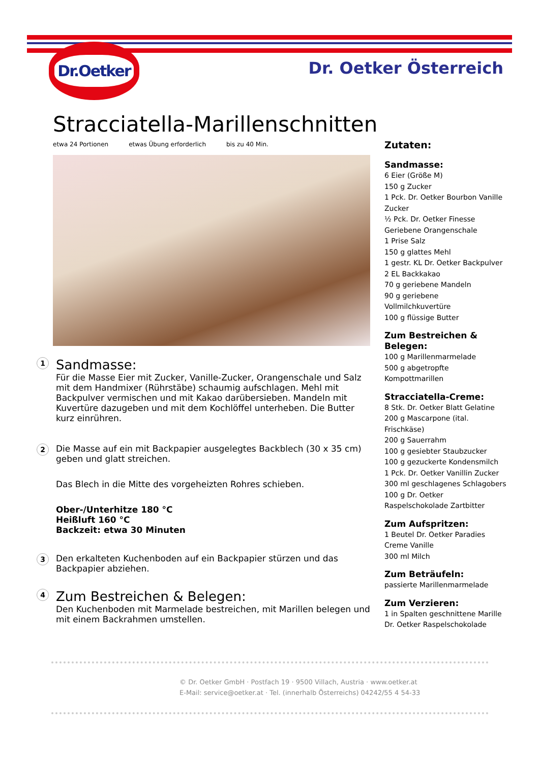Dr.Oetker
Dr. Oetker Österreich
Stracciatella-Marillenschnitten
etwa 24 Portionen etwas Übung erforderlich bis zu 40 Min.
1
Sandmasse:
Für die Masse Eier mit Zucker, Vanille-Zucker, Orangenschale und Salz mit dem Handmixer (Rührstäbe) schaumig aufschlagen. Mehl mit Backpulver vermischen und mit Kakao darübersieben. Mandeln mit Kuvertüre dazugeben und mit dem Kochlöffel unterheben. Die Butter kurz einrühren.
2
Die Masse auf ein mit Backpapier ausgelegtes Backblech (30 x 35 cm) geben und glatt streichen.
Das Blech in die Mitte des vorgeheizten Rohres schieben.
Ober-/Unterhitze 180 °C
Heißluft 160 °C
Backzeit: etwa 30 Minuten
3
Den erkalteten Kuchenboden auf ein Backpapier stürzen und das Backpapier abziehen.
4
Zum Bestreichen & Belegen:
Den Kuchenboden mit Marmelade bestreichen, mit Marillen belegen und mit einem Backrahmen umstellen.
Zutaten:
Sandmasse:
6 Eier (Größe M)
150 g Zucker
1 Pck. Dr. Oetker Bourbon Vanille Zucker
½ Pck. Dr. Oetker Finesse Geriebene Orangenschale
1 Prise Salz
150 g glattes Mehl
1 gestr. KL Dr. Oetker Backpulver
2 EL Backkakao
70 g geriebene Mandeln
90 g geriebene Vollmilchkuvertüre
100 g flüssige Butter
Zum Bestreichen & Belegen:
100 g Marillenmarmelade
500 g abgetropfte Kompottmarillen
Stracciatella-Creme:
8 Stk. Dr. Oetker Blatt Gelatine
200 g Mascarpone (ital. Frischkäse)
200 g Sauerrahm
100 g gesiebter Staubzucker
100 g gezuckerte Kondensmilch
1 Pck. Dr. Oetker Vanillin Zucker
300 ml geschlagenes Schlagobers
100 g Dr. Oetker Raspelschokolade Zartbitter
Zum Aufspritzen:
1 Beutel Dr. Oetker Paradies Creme Vanille
300 ml Milch
Zum Beträufeln:
passierte Marillenmarmelade
Zum Verzieren:
1 in Spalten geschnittene Marille
Dr. Oetker Raspelschokolade
© Dr. Oetker GmbH · Postfach 19 · 9500 Villach, Austria · www.oetker.at
E-Mail: service@oetker.at · Tel. (innerhalb Österreichs) 04242/55 4 54-33